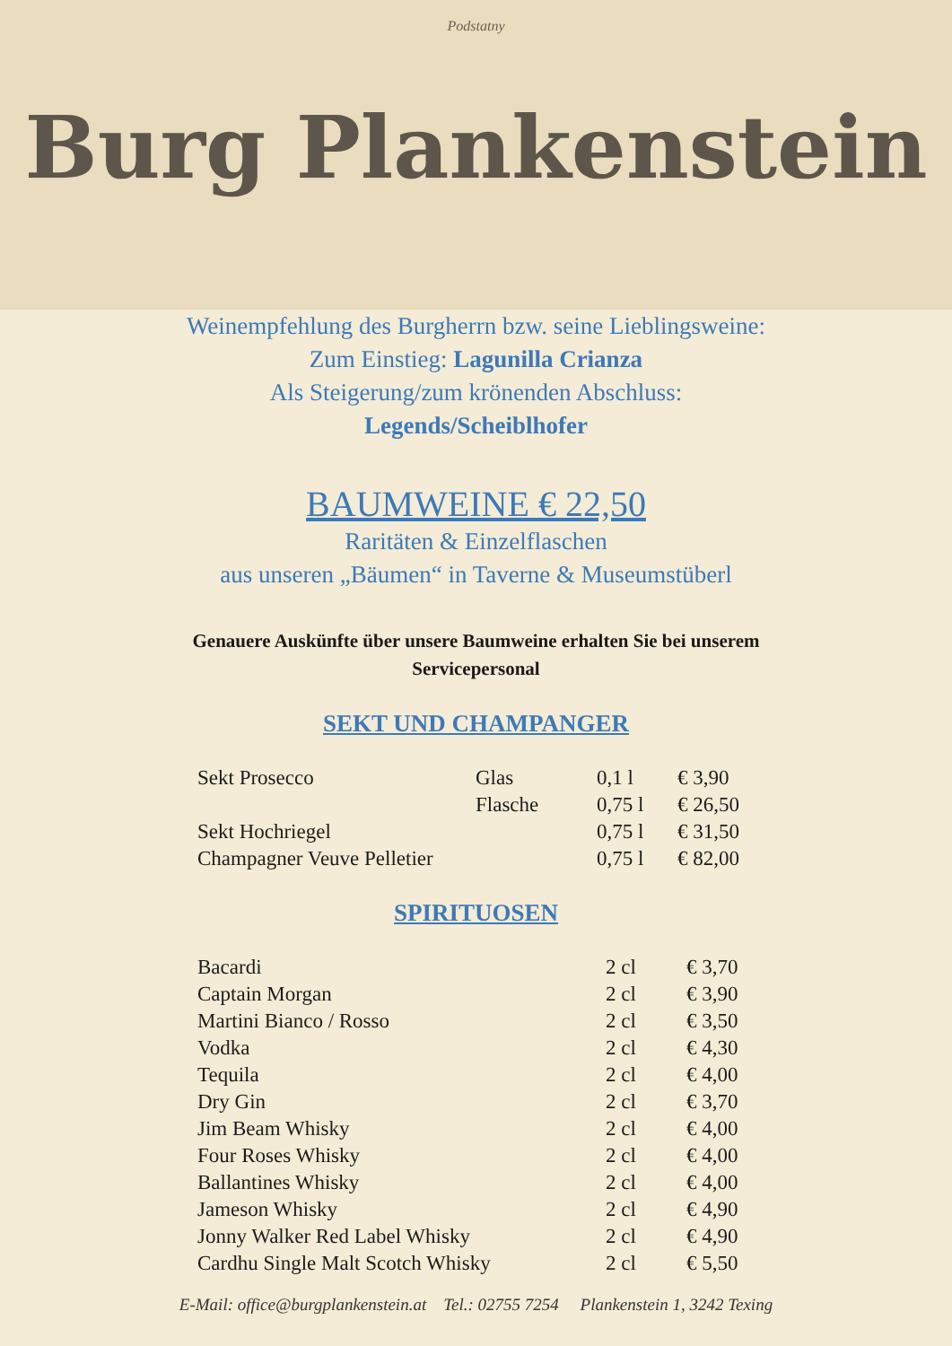Podstatny
Burg Plankenstein
Weinempfehlung des Burgherrn bzw. seine Lieblingsweine:
Zum Einstieg: Lagunilla Crianza
Als Steigerung/zum krönenden Abschluss:
Legends/Scheiblhofer
BAUMWEINE € 22,50
Raritäten & Einzelflaschen
aus unseren „Bäumen“ in Taverne & Museumstüberl
Genauere Auskünfte über unsere Baumweine erhalten Sie bei unserem
Servicepersonal
SEKT UND CHAMPANGER
| Sekt Prosecco | Glas | 0,1 l | € 3,90 |
| | Flasche | 0,75 l | € 26,50 |
| Sekt Hochriegel | | 0,75 l | € 31,50 |
| Champagner Veuve Pelletier | | 0,75 l | € 82,00 |
SPIRITUOSEN
| Bacardi | 2 cl | € 3,70 |
| Captain Morgan | 2 cl | € 3,90 |
| Martini Bianco / Rosso | 2 cl | € 3,50 |
| Vodka | 2 cl | € 4,30 |
| Tequila | 2 cl | € 4,00 |
| Dry Gin | 2 cl | € 3,70 |
| Jim Beam Whisky | 2 cl | € 4,00 |
| Four Roses Whisky | 2 cl | € 4,00 |
| Ballantines Whisky | 2 cl | € 4,00 |
| Jameson Whisky | 2 cl | € 4,90 |
| Jonny Walker Red Label Whisky | 2 cl | € 4,90 |
| Cardhu Single Malt Scotch Whisky | 2 cl | € 5,50 |
E-Mail: office@burgplankenstein.at Tel.: 02755 7254 Plankenstein 1, 3242 Texing